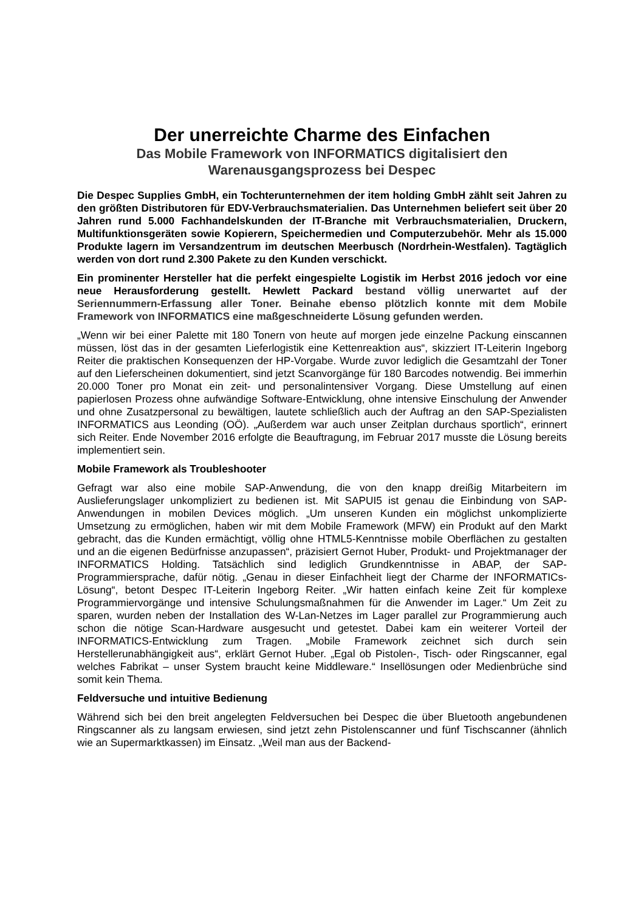Der unerreichte Charme des Einfachen
Das Mobile Framework von INFORMATICS digitalisiert den Warenausgangsprozess bei Despec
Die Despec Supplies GmbH, ein Tochterunternehmen der item holding GmbH zählt seit Jahren zu den größten Distributoren für EDV-Verbrauchsmaterialien. Das Unternehmen beliefert seit über 20 Jahren rund 5.000 Fachhandelskunden der IT-Branche mit Verbrauchsmaterialien, Druckern, Multifunktionsgeräten sowie Kopierern, Speichermedien und Computerzubehör. Mehr als 15.000 Produkte lagern im Versandzentrum im deutschen Meerbusch (Nordrhein-Westfalen). Tagtäglich werden von dort rund 2.300 Pakete zu den Kunden verschickt.
Ein prominenter Hersteller hat die perfekt eingespielte Logistik im Herbst 2016 jedoch vor eine neue Herausforderung gestellt. Hewlett Packard bestand völlig unerwartet auf der Seriennummern-Erfassung aller Toner. Beinahe ebenso plötzlich konnte mit dem Mobile Framework von INFORMATICS eine maßgeschneiderte Lösung gefunden werden.
„Wenn wir bei einer Palette mit 180 Tonern von heute auf morgen jede einzelne Packung einscannen müssen, löst das in der gesamten Lieferlogistik eine Kettenreaktion aus“, skizziert IT-Leiterin Ingeborg Reiter die praktischen Konsequenzen der HP-Vorgabe. Wurde zuvor lediglich die Gesamtzahl der Toner auf den Lieferscheinen dokumentiert, sind jetzt Scanvorgänge für 180 Barcodes notwendig. Bei immerhin 20.000 Toner pro Monat ein zeit- und personalintensiver Vorgang. Diese Umstellung auf einen papierlosen Prozess ohne aufwändige Software-Entwicklung, ohne intensive Einschulung der Anwender und ohne Zusatzpersonal zu bewältigen, lautete schließlich auch der Auftrag an den SAP-Spezialisten INFORMATICS aus Leonding (OÖ). „Außerdem war auch unser Zeitplan durchaus sportlich“, erinnert sich Reiter. Ende November 2016 erfolgte die Beauftragung, im Februar 2017 musste die Lösung bereits implementiert sein.
Mobile Framework als Troubleshooter
Gefragt war also eine mobile SAP-Anwendung, die von den knapp dreißig Mitarbeitern im Auslieferungslager unkompliziert zu bedienen ist. Mit SAPUI5 ist genau die Einbindung von SAP-Anwendungen in mobilen Devices möglich. „Um unseren Kunden ein möglichst unkomplizierte Umsetzung zu ermöglichen, haben wir mit dem Mobile Framework (MFW) ein Produkt auf den Markt gebracht, das die Kunden ermächtigt, völlig ohne HTML5-Kenntnisse mobile Oberflächen zu gestalten und an die eigenen Bedürfnisse anzupassen“, präzisiert Gernot Huber, Produkt- und Projektmanager der INFORMATICS Holding. Tatsächlich sind lediglich Grundkenntnisse in ABAP, der SAP-Programmiersprache, dafür nötig. „Genau in dieser Einfachheit liegt der Charme der INFORMATICs-Lösung“, betont Despec IT-Leiterin Ingeborg Reiter. „Wir hatten einfach keine Zeit für komplexe Programmiervorgänge und intensive Schulungsmaßnahmen für die Anwender im Lager.“ Um Zeit zu sparen, wurden neben der Installation des W-Lan-Netzes im Lager parallel zur Programmierung auch schon die nötige Scan-Hardware ausgesucht und getestet. Dabei kam ein weiterer Vorteil der INFORMATICS-Entwicklung zum Tragen. „Mobile Framework zeichnet sich durch sein Herstellerunabhängigkeit aus“, erklärt Gernot Huber. „Egal ob Pistolen-, Tisch- oder Ringscanner, egal welches Fabrikat – unser System braucht keine Middleware.“ Insellösungen oder Medienbrüche sind somit kein Thema.
Feldversuche und intuitive Bedienung
Während sich bei den breit angelegten Feldversuchen bei Despec die über Bluetooth angebundenen Ringscanner als zu langsam erwiesen, sind jetzt zehn Pistolenscanner und fünf Tischscanner (ähnlich wie an Supermarktkassen) im Einsatz. „Weil man aus der Backend-